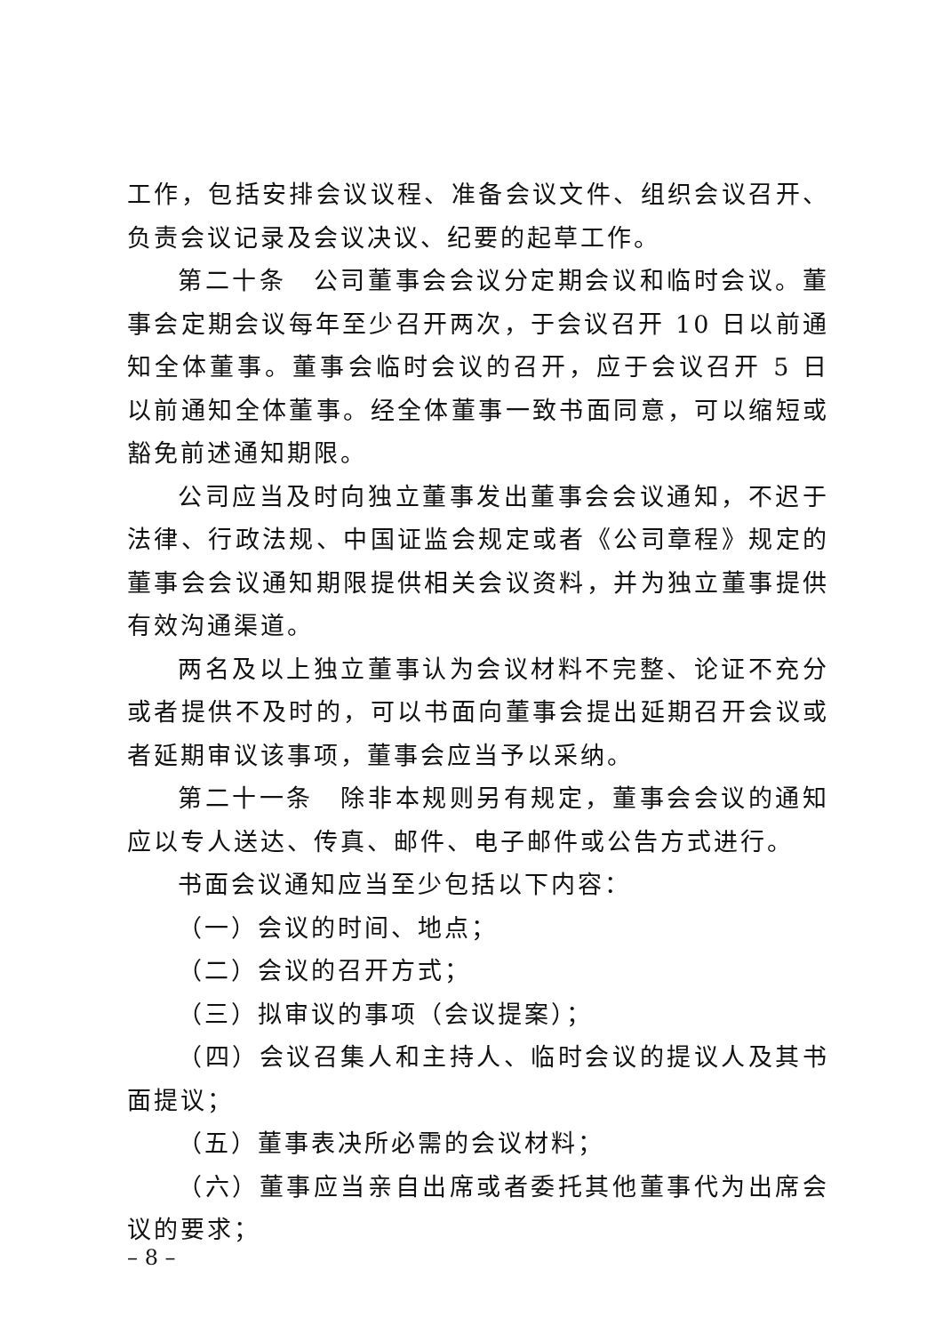工作，包括安排会议议程、准备会议文件、组织会议召开、负责会议记录及会议决议、纪要的起草工作。
第二十条　公司董事会会议分定期会议和临时会议。董事会定期会议每年至少召开两次，于会议召开 10 日以前通知全体董事。董事会临时会议的召开，应于会议召开 5 日以前通知全体董事。经全体董事一致书面同意，可以缩短或豁免前述通知期限。
公司应当及时向独立董事发出董事会会议通知，不迟于法律、行政法规、中国证监会规定或者《公司章程》规定的董事会会议通知期限提供相关会议资料，并为独立董事提供有效沟通渠道。
两名及以上独立董事认为会议材料不完整、论证不充分或者提供不及时的，可以书面向董事会提出延期召开会议或者延期审议该事项，董事会应当予以采纳。
第二十一条　除非本规则另有规定，董事会会议的通知应以专人送达、传真、邮件、电子邮件或公告方式进行。
书面会议通知应当至少包括以下内容：
（一）会议的时间、地点；
（二）会议的召开方式；
（三）拟审议的事项（会议提案）；
（四）会议召集人和主持人、临时会议的提议人及其书面提议；
（五）董事表决所必需的会议材料；
（六）董事应当亲自出席或者委托其他董事代为出席会议的要求；
– 8 –